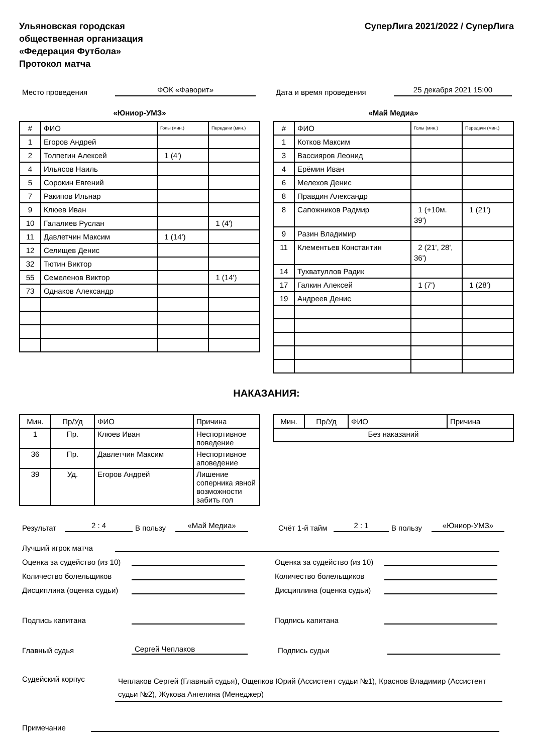Ульяновская городская
общественная организация
«Федерация Футбола»
Протокол матча
СуперЛига 2021/2022 / СуперЛига
Место проведения ФОК «Фаворит» Дата и время проведения 25 декабря 2021 15:00
«Юниор-УМЗ»
| # | ФИО | Голы (мин.) | Передачи (мин.) |
| --- | --- | --- | --- |
| 1 | Егоров Андрей | | |
| 2 | Толпегин Алексей | 1 (4') | |
| 4 | Ильясов Наиль | | |
| 5 | Сорокин Евгений | | |
| 7 | Ракипов Ильнар | | |
| 9 | Клюев Иван | | |
| 10 | Галалиев Руслан | | 1 (4') |
| 11 | Давлетчин Максим | 1 (14') | |
| 12 | Селищев Денис | | |
| 32 | Тютин Виктор | | |
| 55 | Семеленов Виктор | | 1 (14') |
| 73 | Однаков Александр | | |
«Май Медиа»
| # | ФИО | Голы (мин.) | Передачи (мин.) |
| --- | --- | --- | --- |
| 1 | Котков Максим | | |
| 3 | Вассияров Леонид | | |
| 4 | Ерёмин Иван | | |
| 6 | Мелехов Денис | | |
| 8 | Правдин Александр | | |
| 8 | Сапожников Радмир | 1 (+10м. 39') | 1 (21') |
| 9 | Разин Владимир | | |
| 11 | Клементьев Константин | 2 (21', 28', 36') | |
| 14 | Тухватуллов Радик | | |
| 17 | Галкин Алексей | 1 (7') | 1 (28') |
| 19 | Андреев Денис | | |
НАКАЗАНИЯ:
| Мин. | Пр/Уд | ФИО | Причина |
| --- | --- | --- | --- |
| 1 | Пр. | Клюев Иван | Неспортивное поведение |
| 36 | Пр. | Давлетчин Максим | Неспортивное аповедение |
| 39 | Уд. | Егоров Андрей | Лишение соперника явной возможности забить гол |
| Мин. | Пр/Уд | ФИО | Причина |
| --- | --- | --- | --- |
| Без наказаний | | | |
Результат 2 : 4 В пользу «Май Медиа» Счёт 1-й тайм 2 : 1 В пользу «Юниор-УМЗ»
Лучший игрок матча
Оценка за судейство (из 10) Оценка за судейство (из 10)
Количество болельщиков Количество болельщиков
Дисциплина (оценка судьи) Дисциплина (оценка судьи)
Подпись капитана Подпись капитана
Главный судья Сергей Чеплаков Подпись судьи
Судейский корпус Чеплаков Сергей (Главный судья), Ощепков Юрий (Ассистент судьи №1), Краснов Владимир (Ассистент судьи №2), Жукова Ангелина (Менеджер)
Примечание